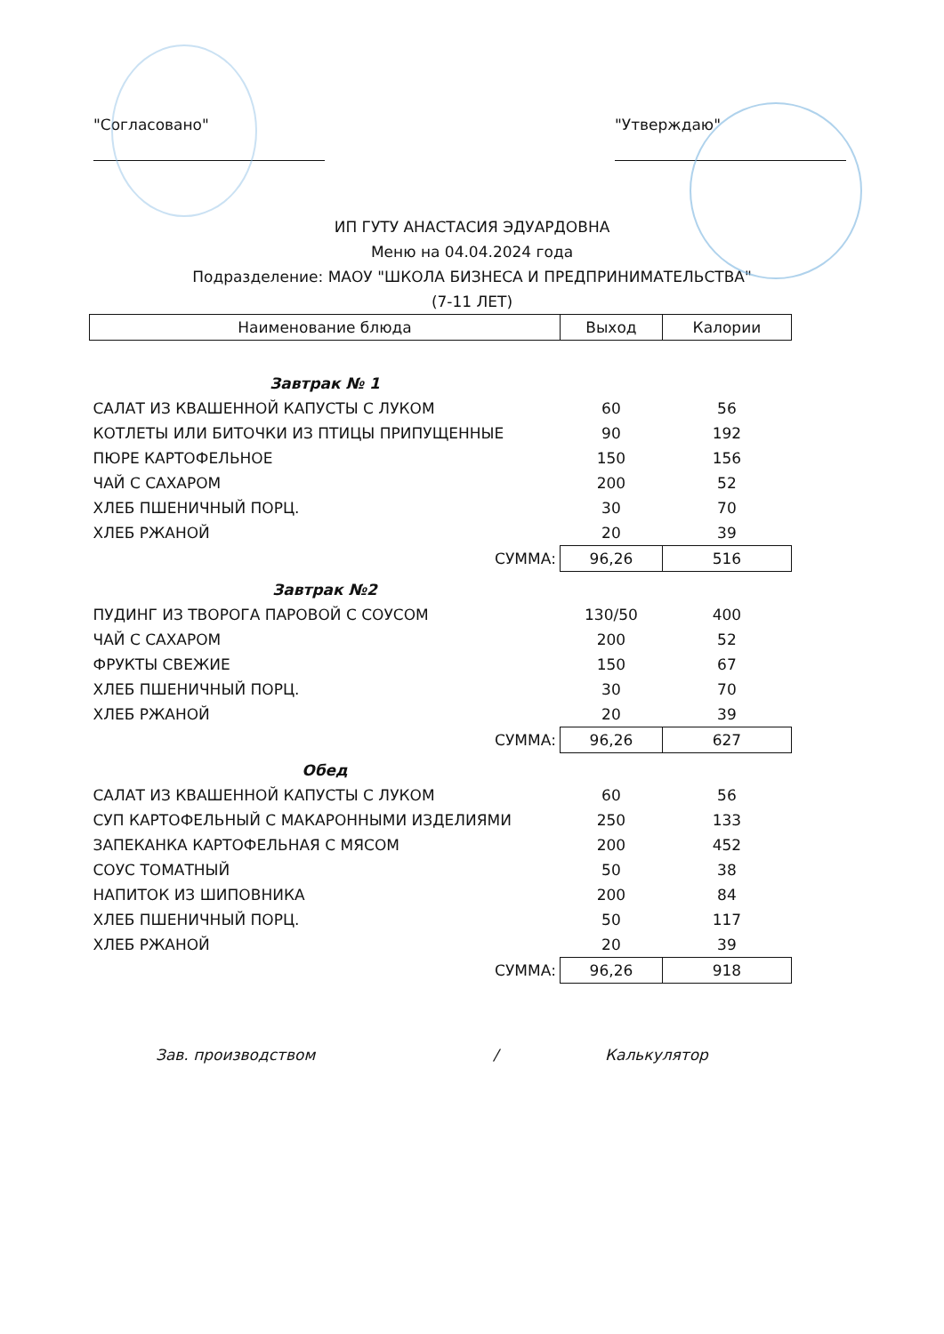"Согласовано" "Утверждаю"
ИП ГУТУ АНАСТАСИЯ ЭДУАРДОВНА
Меню на 04.04.2024 года
Подразделение: МАОУ "ШКОЛА БИЗНЕСА И ПРЕДПРИНИМАТЕЛЬСТВА"
(7-11 ЛЕТ)
| Наименование блюда | Выход | Калории |
| --- | --- | --- |
| Завтрак № 1 | | |
| САЛАТ ИЗ КВАШЕННОЙ КАПУСТЫ С ЛУКОМ | 60 | 56 |
| КОТЛЕТЫ ИЛИ БИТОЧКИ ИЗ ПТИЦЫ ПРИПУЩЕННЫЕ | 90 | 192 |
| ПЮРЕ КАРТОФЕЛЬНОЕ | 150 | 156 |
| ЧАЙ С САХАРОМ | 200 | 52 |
| ХЛЕБ ПШЕНИЧНЫЙ ПОРЦ. | 30 | 70 |
| ХЛЕБ РЖАНОЙ | 20 | 39 |
| СУММА: | 96,26 | 516 |
| Завтрак №2 | | |
| ПУДИНГ ИЗ ТВОРОГА ПАРОВОЙ С СОУСОМ | 130/50 | 400 |
| ЧАЙ С САХАРОМ | 200 | 52 |
| ФРУКТЫ СВЕЖИЕ | 150 | 67 |
| ХЛЕБ ПШЕНИЧНЫЙ ПОРЦ. | 30 | 70 |
| ХЛЕБ РЖАНОЙ | 20 | 39 |
| СУММА: | 96,26 | 627 |
| Обед | | |
| САЛАТ ИЗ КВАШЕННОЙ КАПУСТЫ С ЛУКОМ | 60 | 56 |
| СУП КАРТОФЕЛЬНЫЙ С МАКАРОННЫМИ ИЗДЕЛИЯМИ | 250 | 133 |
| ЗАПЕКАНКА КАРТОФЕЛЬНАЯ С МЯСОМ | 200 | 452 |
| СОУС ТОМАТНЫЙ | 50 | 38 |
| НАПИТОК ИЗ ШИПОВНИКА | 200 | 84 |
| ХЛЕБ ПШЕНИЧНЫЙ ПОРЦ. | 50 | 117 |
| ХЛЕБ РЖАНОЙ | 20 | 39 |
| СУММА: | 96,26 | 918 |
Зав. производством / Калькулятор